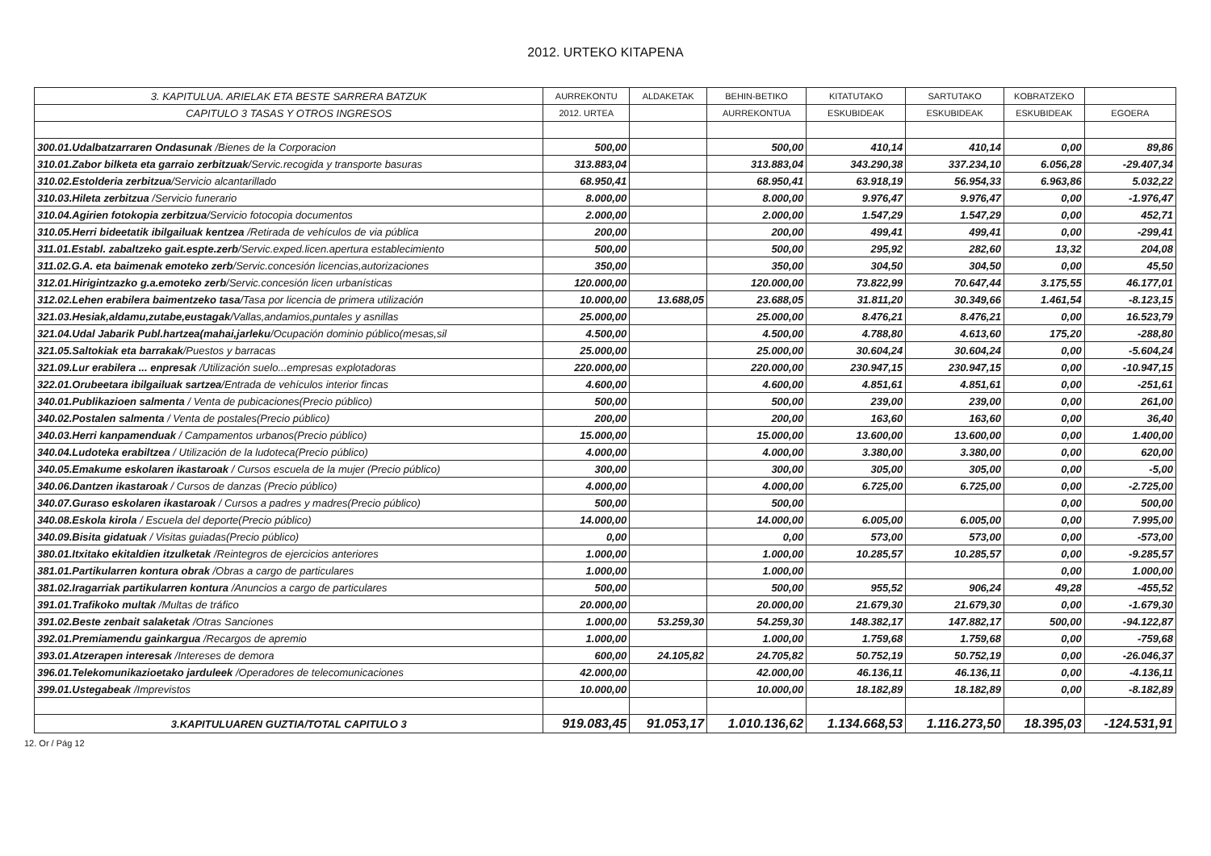2012. URTEKO KITAPENA
| 3. KAPITULUA. ARIELAK ETA BESTE SARRERA BATZUK | AURREKONTU | ALDAKETAK | BEHIN-BETIKO | KITATUTAKO | SARTUTAKO | KOBRATZEKO | |
| --- | --- | --- | --- | --- | --- | --- | --- |
| CAPITULO 3 TASAS Y OTROS INGRESOS | 2012. URTEA | | AURREKONTUA | ESKUBIDEAK | ESKUBIDEAK | ESKUBIDEAK | EGOERA |
| 300.01.Udalbatzarraren Ondasunak /Bienes de la Corporacion | 500,00 | | 500,00 | 410,14 | 410,14 | 0,00 | 89,86 |
| 310.01.Zabor bilketa eta garraio zerbitzuak /Servic.recogida y transporte basuras | 313.883,04 | | 313.883,04 | 343.290,38 | 337.234,10 | 6.056,28 | -29.407,34 |
| 310.02.Estolderia zerbitzua /Servicio alcantarillado | 68.950,41 | | 68.950,41 | 63.918,19 | 56.954,33 | 6.963,86 | 5.032,22 |
| 310.03.Hileta zerbitzua /Servicio funerario | 8.000,00 | | 8.000,00 | 9.976,47 | 9.976,47 | 0,00 | -1.976,47 |
| 310.04.Agirien fotokopia zerbitzua /Servicio fotocopia documentos | 2.000,00 | | 2.000,00 | 1.547,29 | 1.547,29 | 0,00 | 452,71 |
| 310.05.Herri bideetatik ibilgailuak kentzea /Retirada de vehículos de via pública | 200,00 | | 200,00 | 499,41 | 499,41 | 0,00 | -299,41 |
| 311.01.Establ. zabaltzeko gait.espte.zerb /Servic.exped.licen.apertura establecimiento | 500,00 | | 500,00 | 295,92 | 282,60 | 13,32 | 204,08 |
| 311.02.G.A. eta baimenak emoteko zerb /Servic.concesión licencias,autorizaciones | 350,00 | | 350,00 | 304,50 | 304,50 | 0,00 | 45,50 |
| 312.01.Hirigintzazko g.a.emoteko zerb /Servic.concesión licen urbanísticas | 120.000,00 | | 120.000,00 | 73.822,99 | 70.647,44 | 3.175,55 | 46.177,01 |
| 312.02.Lehen erabilera baimentzeko tasa /Tasa por licencia de primera utilización | 10.000,00 | 13.688,05 | 23.688,05 | 31.811,20 | 30.349,66 | 1.461,54 | -8.123,15 |
| 321.03.Hesiak,aldamu,zutabe,eustagak /Vallas,andamios,puntales y asnillas | 25.000,00 | | 25.000,00 | 8.476,21 | 8.476,21 | 0,00 | 16.523,79 |
| 321.04.Udal Jabarik Publ.hartzea(mahai,jarleku /Ocupación dominio público(mesas,sil | 4.500,00 | | 4.500,00 | 4.788,80 | 4.613,60 | 175,20 | -288,80 |
| 321.05.Saltokiak eta barrakak /Puestos y barracas | 25.000,00 | | 25.000,00 | 30.604,24 | 30.604,24 | 0,00 | -5.604,24 |
| 321.09.Lur erabilera ... enpresak /Utilización suelo...empresas explotadoras | 220.000,00 | | 220.000,00 | 230.947,15 | 230.947,15 | 0,00 | -10.947,15 |
| 322.01.Orubeetara ibilgailuak sartzea /Entrada de vehículos interior fincas | 4.600,00 | | 4.600,00 | 4.851,61 | 4.851,61 | 0,00 | -251,61 |
| 340.01.Publikazioen salmenta / Venta de pubicaciones(Precio público) | 500,00 | | 500,00 | 239,00 | 239,00 | 0,00 | 261,00 |
| 340.02.Postalen salmenta / Venta de postales(Precio público) | 200,00 | | 200,00 | 163,60 | 163,60 | 0,00 | 36,40 |
| 340.03.Herri kanpamenduak / Campamentos urbanos(Precio público) | 15.000,00 | | 15.000,00 | 13.600,00 | 13.600,00 | 0,00 | 1.400,00 |
| 340.04.Ludoteka erabiltzea / Utilización de la ludoteca(Precio público) | 4.000,00 | | 4.000,00 | 3.380,00 | 3.380,00 | 0,00 | 620,00 |
| 340.05.Emakume eskolaren ikastaroak / Cursos escuela de la mujer (Precio público) | 300,00 | | 300,00 | 305,00 | 305,00 | 0,00 | -5,00 |
| 340.06.Dantzen ikastaroak / Cursos de danzas (Precio público) | 4.000,00 | | 4.000,00 | 6.725,00 | 6.725,00 | 0,00 | -2.725,00 |
| 340.07.Guraso eskolaren ikastaroak / Cursos a padres y madres(Precio público) | 500,00 | | 500,00 | | | 0,00 | 500,00 |
| 340.08.Eskola kirola / Escuela del deporte(Precio público) | 14.000,00 | | 14.000,00 | 6.005,00 | 6.005,00 | 0,00 | 7.995,00 |
| 340.09.Bisita gidatuak / Visitas guiadas(Precio público) | 0,00 | | 0,00 | 573,00 | 573,00 | 0,00 | -573,00 |
| 380.01.Itxitako ekitaldien itzulketak /Reintegros de ejercicios anteriores | 1.000,00 | | 1.000,00 | 10.285,57 | 10.285,57 | 0,00 | -9.285,57 |
| 381.01.Partikularren kontura obrak /Obras a cargo de particulares | 1.000,00 | | 1.000,00 | | | 0,00 | 1.000,00 |
| 381.02.Iragarriak partikularren kontura /Anuncios a cargo de particulares | 500,00 | | 500,00 | 955,52 | 906,24 | 49,28 | -455,52 |
| 391.01.Trafikoko multak /Multas de tráfico | 20.000,00 | | 20.000,00 | 21.679,30 | 21.679,30 | 0,00 | -1.679,30 |
| 391.02.Beste zenbait salaketak /Otras Sanciones | 1.000,00 | 53.259,30 | 54.259,30 | 148.382,17 | 147.882,17 | 500,00 | -94.122,87 |
| 392.01.Premiamendu gainkargua /Recargos de apremio | 1.000,00 | | 1.000,00 | 1.759,68 | 1.759,68 | 0,00 | -759,68 |
| 393.01.Atzerapen interesak /Intereses de demora | 600,00 | 24.105,82 | 24.705,82 | 50.752,19 | 50.752,19 | 0,00 | -26.046,37 |
| 396.01.Telekomunikazioetako jarduleek /Operadores de telecomunicaciones | 42.000,00 | | 42.000,00 | 46.136,11 | 46.136,11 | 0,00 | -4.136,11 |
| 399.01.Ustegabeak /Imprevistos | 10.000,00 | | 10.000,00 | 18.182,89 | 18.182,89 | 0,00 | -8.182,89 |
| 3.KAPITULUAREN GUZTIA/TOTAL CAPITULO 3 | 919.083,45 | 91.053,17 | 1.010.136,62 | 1.134.668,53 | 1.116.273,50 | 18.395,03 | -124.531,91 |
12. Or / Pág 12